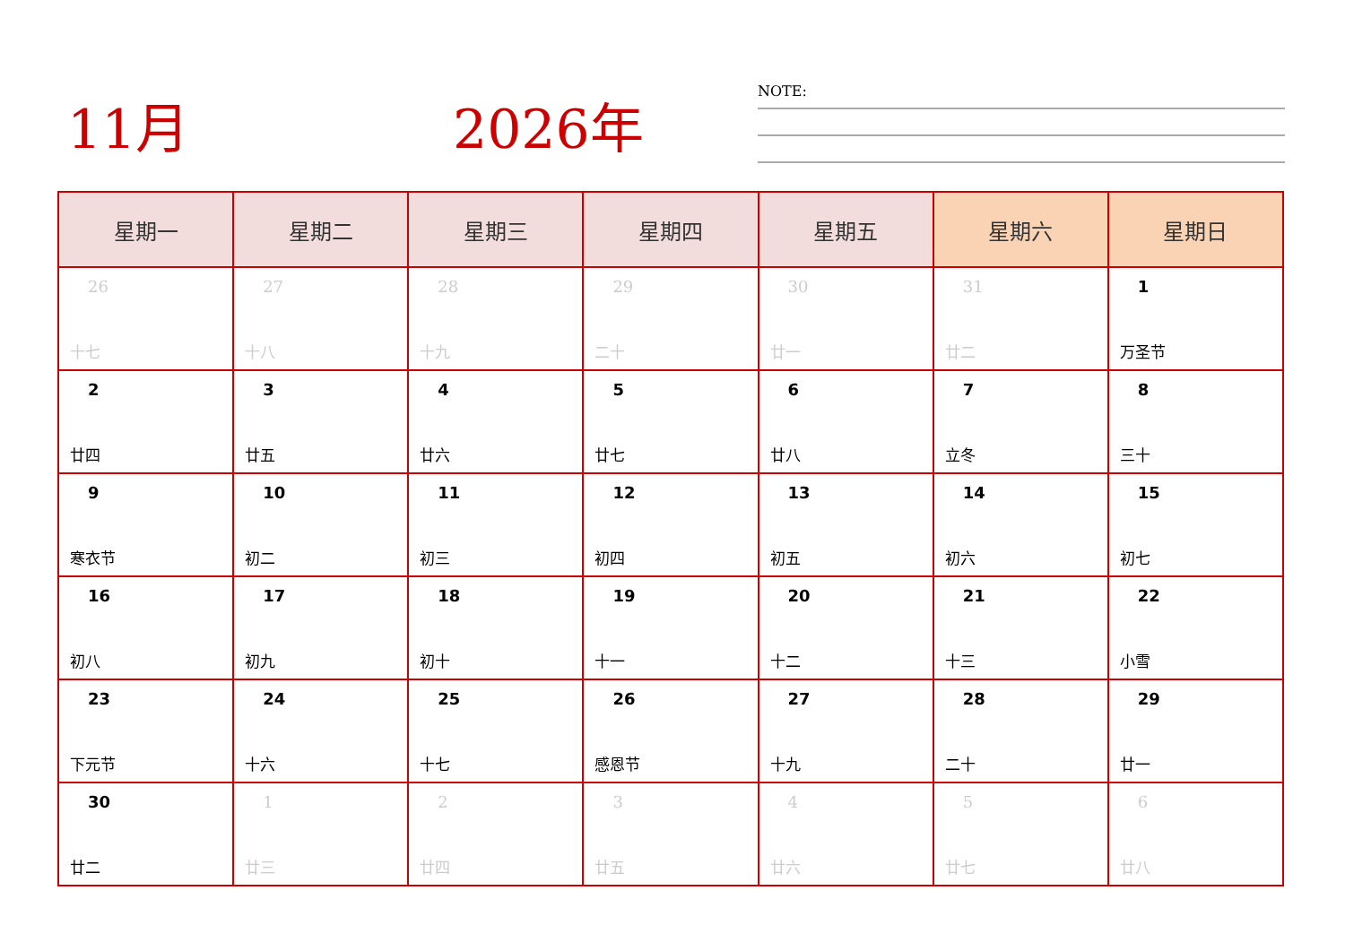11月 2026年
NOTE:
| 星期一 | 星期二 | 星期三 | 星期四 | 星期五 | 星期六 | 星期日 |
| --- | --- | --- | --- | --- | --- | --- |
| 26 十七 | 27 十八 | 28 十九 | 29 二十 | 30 廿一 | 31 廿二 | 1 万圣节 |
| 2 廿四 | 3 廿五 | 4 廿六 | 5 廿七 | 6 廿八 | 7 立冬 | 8 三十 |
| 9 寒衣节 | 10 初二 | 11 初三 | 12 初四 | 13 初五 | 14 初六 | 15 初七 |
| 16 初八 | 17 初九 | 18 初十 | 19 十一 | 20 十二 | 21 十三 | 22 小雪 |
| 23 下元节 | 24 十六 | 25 十七 | 26 感恩节 | 27 十九 | 28 二十 | 29 廿一 |
| 30 廿二 | 1 廿三 | 2 廿四 | 3 廿五 | 4 廿六 | 5 廿七 | 6 廿八 |